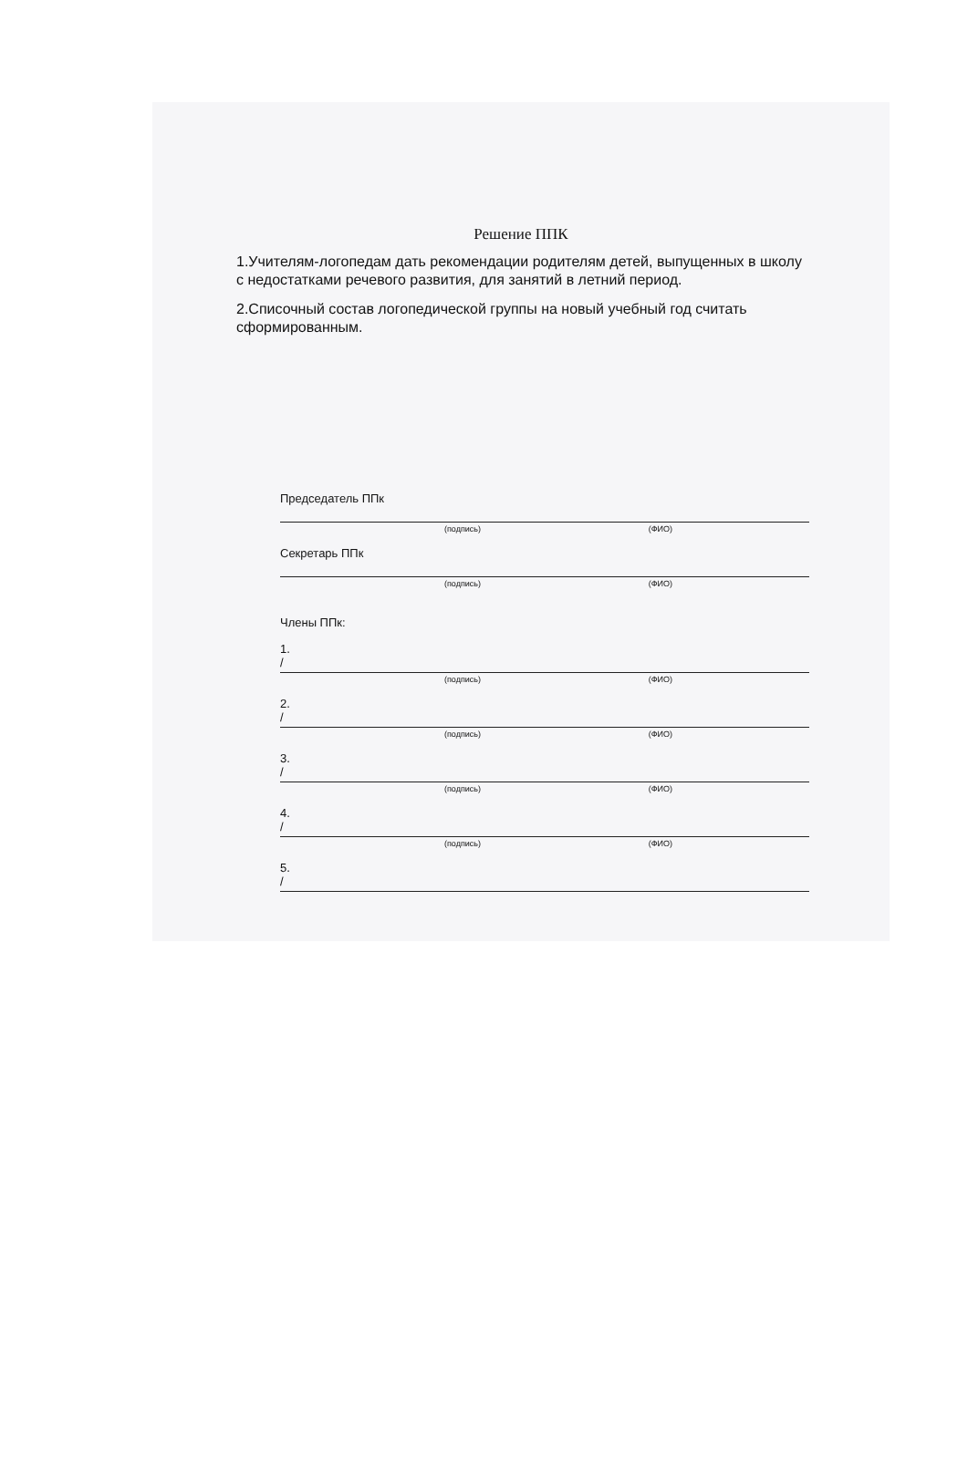Решение ППК
1.Учителям-логопедам дать рекомендации родителям детей, выпущенных в школу с недостатками речевого развития, для занятий в летний период.
2.Списочный состав логопедической группы на новый учебный год считать сформированным.
Председатель ППк
(подпись) (ФИО)
Секретарь ППк
(подпись) (ФИО)
Члены ППк:
1.
/
(подпись) (ФИО)
2.
/
(подпись) (ФИО)
3.
/
(подпись) (ФИО)
4.
/
(подпись) (ФИО)
5.
/